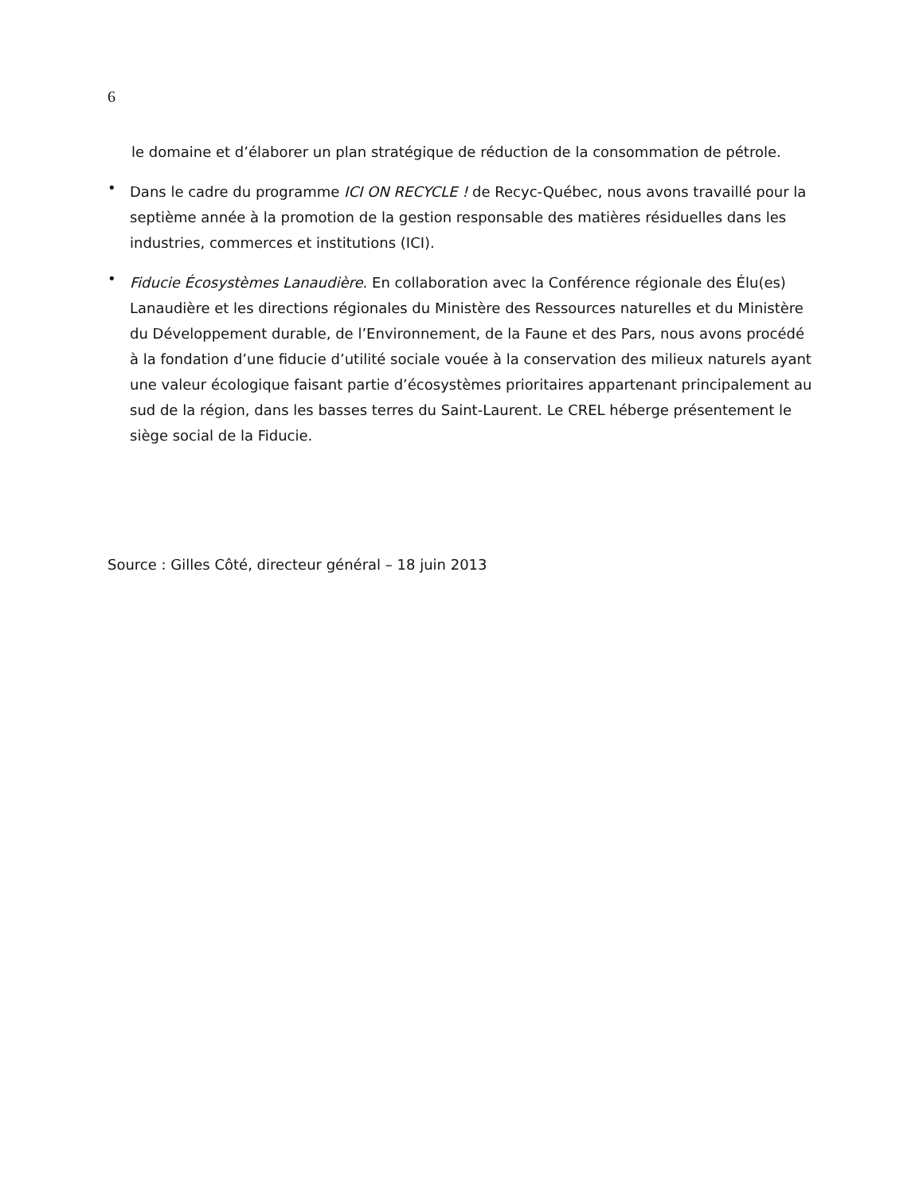6
le domaine et d’élaborer un plan stratégique de réduction de la consommation de pétrole.
•
Dans le cadre du programme ICI ON RECYCLE ! de Recyc-Québec, nous avons travaillé pour la septième année à la promotion de la gestion responsable des matières résiduelles dans les industries, commerces et institutions (ICI).
•
Fiducie Écosystèmes Lanaudière. En collaboration avec la Conférence régionale des Élu(es) Lanaudière et les directions régionales du Ministère des Ressources naturelles et du Ministère du Développement durable, de l’Environnement, de la Faune et des Pars, nous avons procédé à la fondation d’une fiducie d’utilité sociale vouée à la conservation des milieux naturels ayant une valeur écologique faisant partie d’écosystèmes prioritaires appartenant principalement au sud de la région, dans les basses terres du Saint-Laurent. Le CREL héberge présentement le siège social de la Fiducie.
Source : Gilles Côté, directeur général – 18 juin 2013